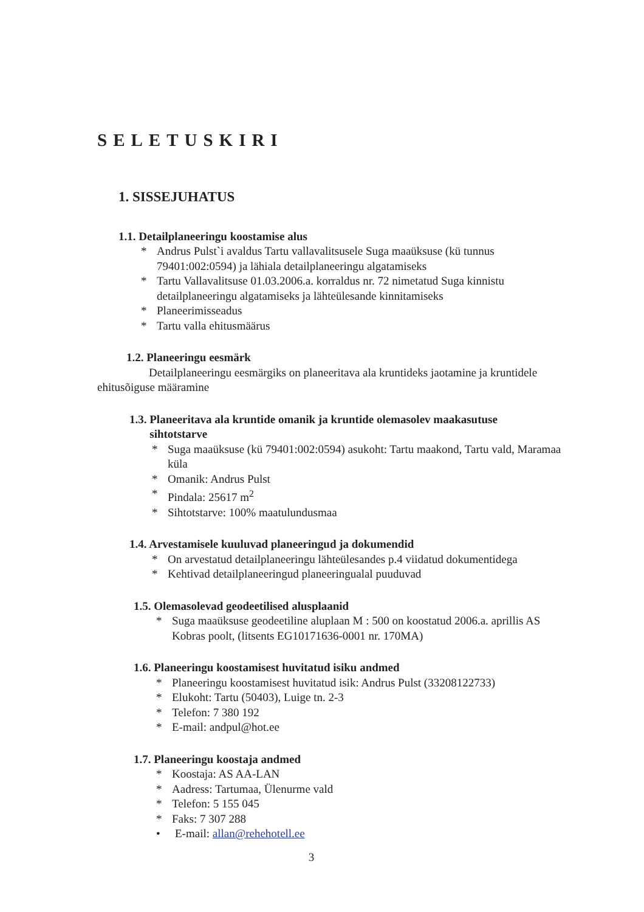SELETUSKIRI
1. SISSEJUHATUS
1.1. Detailplaneeringu koostamise alus
* Andrus Pulst`i avaldus Tartu vallavalitsusele Suga maaüksuse (kü tunnus 79401:002:0594) ja lähiala detailplaneeringu algatamiseks
* Tartu Vallavalitsuse 01.03.2006.a. korraldus nr. 72 nimetatud Suga kinnistu detailplaneeringu algatamiseks ja lähteülesande kinnitamiseks
* Planeerimisseadus
* Tartu valla ehitusmäärus
1.2. Planeeringu eesmärk
Detailplaneeringu eesmärgiks on planeeritava ala kruntideks jaotamine ja kruntidele ehitusõiguse määramine
1.3. Planeeritava ala kruntide omanik ja kruntide olemasolev maakasutuse
sihtotstarve
* Suga maaüksuse (kü 79401:002:0594) asukoht: Tartu maakond, Tartu vald, Maramaa küla
* Omanik: Andrus Pulst
* Pindala: 25617 m<sup>2</sup>
* Sihtotstarve: 100% maatulundusmaa
1.4. Arvestamisele kuuluvad planeeringud ja dokumendid
* On arvestatud detailplaneeringu lähteülesandes p.4 viidatud dokumentidega
* Kehtivad detailplaneeringud planeeringualal puuduvad
1.5. Olemasolevad geodeetilised alusplaanid
* Suga maaüksuse geodeetiline aluplaan M : 500 on koostatud 2006.a. aprillis AS Kobras poolt, (litsents EG10171636-0001 nr. 170MA)
1.6. Planeeringu koostamisest huvitatud isiku andmed
* Planeeringu koostamisest huvitatud isik: Andrus Pulst (33208122733)
* Elukoht: Tartu (50403), Luige tn. 2-3
* Telefon: 7 380 192
* E-mail: andpul@hot.ee
1.7. Planeeringu koostaja andmed
* Koostaja: AS AA-LAN
* Aadress: Tartumaa, Ülenurme vald
* Telefon: 5 155 045
* Faks: 7 307 288
• E-mail: allan@rehehotell.ee
3